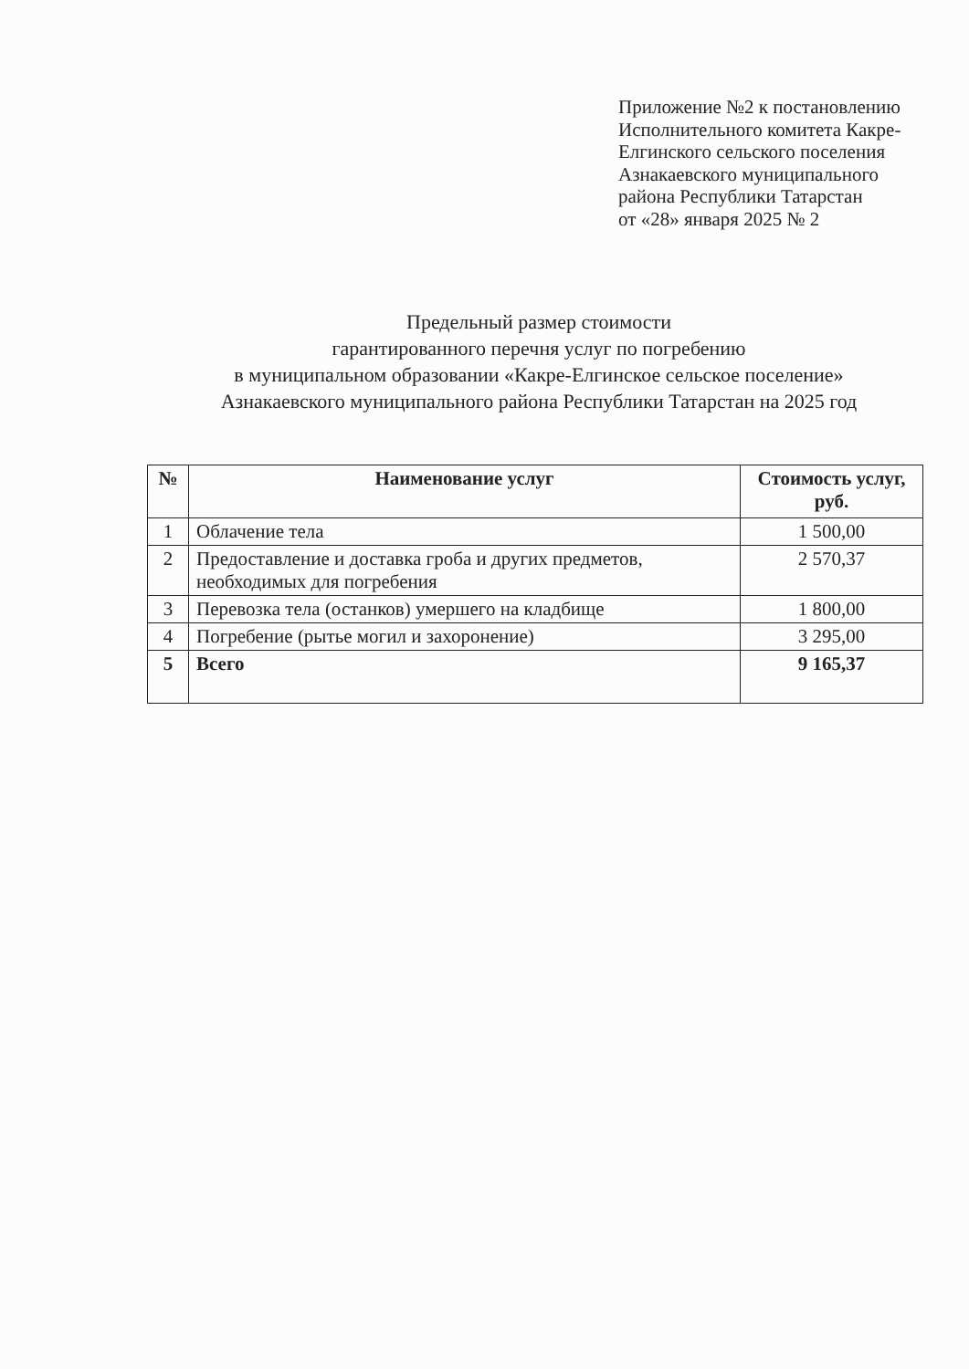Приложение №2 к постановлению
Исполнительного комитета Какре-
Елгинского сельского поселения
Азнакаевского муниципального
района Республики Татарстан
от «28» января 2025 № 2
Предельный размер стоимости
гарантированного перечня услуг по погребению
в муниципальном образовании «Какре-Елгинское сельское поселение»
Азнакаевского муниципального района Республики Татарстан на 2025 год
| № | Наименование услуг | Стоимость услуг, руб. |
| --- | --- | --- |
| 1 | Облачение тела | 1 500,00 |
| 2 | Предоставление и доставка гроба и других предметов, необходимых для погребения | 2 570,37 |
| 3 | Перевозка тела (останков) умершего на кладбище | 1 800,00 |
| 4 | Погребение (рытье могил и захоронение) | 3 295,00 |
| 5 | Всего | 9 165,37 |